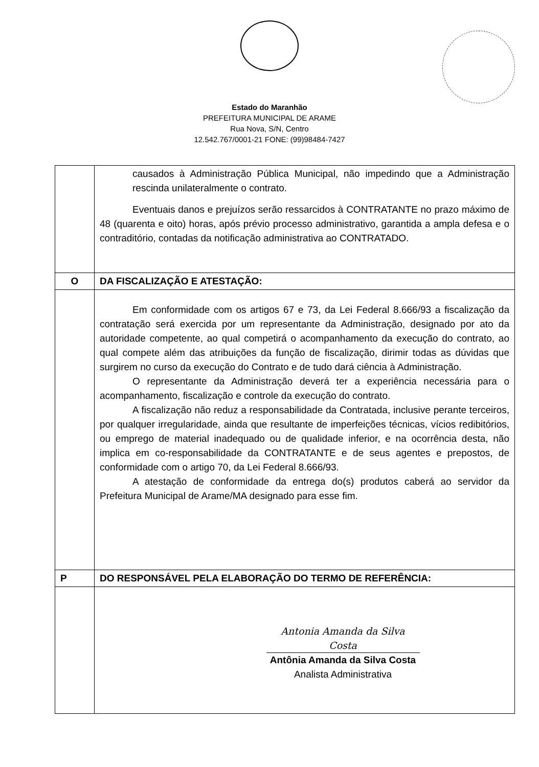Estado do Maranhão
PREFEITURA MUNICIPAL DE ARAME
Rua Nova, S/N, Centro
12.542.767/0001-21 FONE: (99)98484-7427
| | causados à Administração Pública Municipal, não impedindo que a Administração rescinda unilateralmente o contrato. Eventuais danos e prejuízos serão ressarcidos à CONTRATANTE no prazo máximo de 48 (quarenta e oito) horas, após prévio processo administrativo, garantida a ampla defesa e o contraditório, contadas da notificação administrativa ao CONTRATADO. |
| O | DA FISCALIZAÇÃO E ATESTAÇÃO: |
| | Em conformidade com os artigos 67 e 73, da Lei Federal 8.666/93 a fiscalização da contratação será exercida por um representante da Administração, designado por ato da autoridade competente, ao qual competirá o acompanhamento da execução do contrato, ao qual compete além das atribuições da função de fiscalização, dirimir todas as dúvidas que surgirem no curso da execução do Contrato e de tudo dará ciência à Administração. O representante da Administração deverá ter a experiência necessária para o acompanhamento, fiscalização e controle da execução do contrato. A fiscalização não reduz a responsabilidade da Contratada, inclusive perante terceiros, por qualquer irregularidade, ainda que resultante de imperfeições técnicas, vícios redibitórios, ou emprego de material inadequado ou de qualidade inferior, e na ocorrência desta, não implica em co-responsabilidade da CONTRATANTE e de seus agentes e prepostos, de conformidade com o artigo 70, da Lei Federal 8.666/93. A atestação de conformidade da entrega do(s) produtos caberá ao servidor da Prefeitura Municipal de Arame/MA designado para esse fim. |
| P | DO RESPONSÁVEL PELA ELABORAÇÃO DO TERMO DE REFERÊNCIA: |
| | Antonia Amanda da Silva Costa Antônia Amanda da Silva Costa Analista Administrativa |